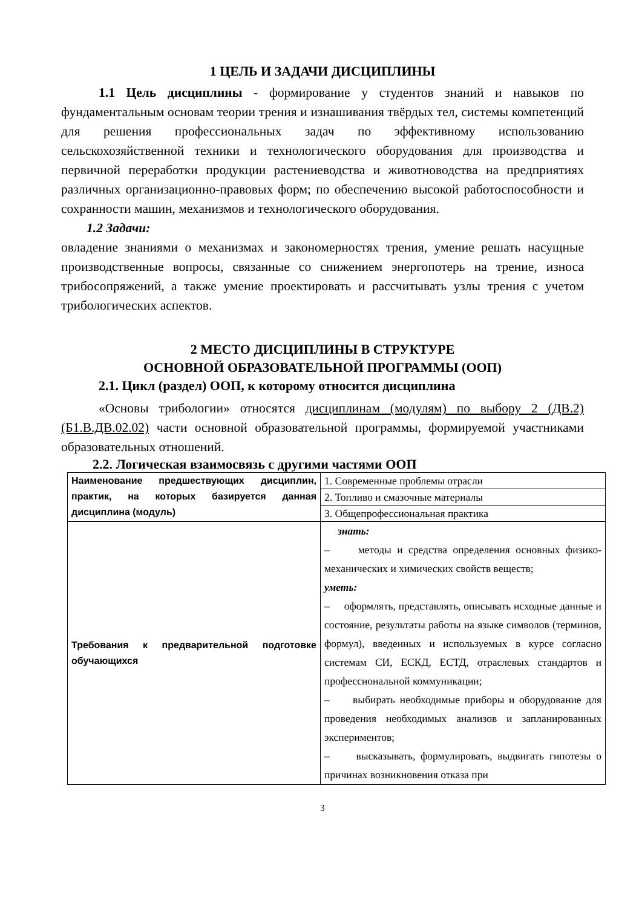1 ЦЕЛЬ И ЗАДАЧИ ДИСЦИПЛИНЫ
1.1 Цель дисциплины - формирование у студентов знаний и навыков по фундаментальным основам теории трения и изнашивания твёрдых тел, системы компетенций для решения профессиональных задач по эффективному использованию сельскохозяйственной техники и технологического оборудования для производства и первичной переработки продукции растениеводства и животноводства на предприятиях различных организационно-правовых форм; по обеспечению высокой работоспособности и сохранности машин, механизмов и технологического оборудования.
1.2 Задачи:
овладение знаниями о механизмах и закономерностях трения, умение решать насущные производственные вопросы, связанные со снижением энергопотерь на трение, износа трибосопряжений, а также умение проектировать и рассчитывать узлы трения с учетом трибологических аспектов.
2 МЕСТО ДИСЦИПЛИНЫ В СТРУКТУРЕ
ОСНОВНОЙ ОБРАЗОВАТЕЛЬНОЙ ПРОГРАММЫ (ООП)
2.1. Цикл (раздел) ООП, к которому относится дисциплина
«Основы трибологии» относятся дисциплинам (модулям) по выбору 2 (ДВ.2) (Б1.В.ДВ.02.02) части основной образовательной программы, формируемой участниками образовательных отношений.
2.2. Логическая взаимосвязь с другими частями ООП
| Наименование предшествующих дисциплин, практик, на которых базируется данная дисциплина (модуль) | 1. Современные проблемы отрасли |
| | 2. Топливо и смазочные материалы |
| | 3. Общепрофессиональная практика |
| Требования к предварительной подготовке обучающихся | знать: – методы и средства определения основных физико-механических и химических свойств веществ; уметь: – оформлять, представлять, описывать исходные данные и состояние, результаты работы на языке символов (терминов, формул), введенных и используемых в курсе согласно системам СИ, ЕСКД, ЕСТД, отраслевых стандартов и профессиональной коммуникации; – выбирать необходимые приборы и оборудование для проведения необходимых анализов и запланированных экспериментов; – высказывать, формулировать, выдвигать гипотезы о причинах возникновения отказа при |
3